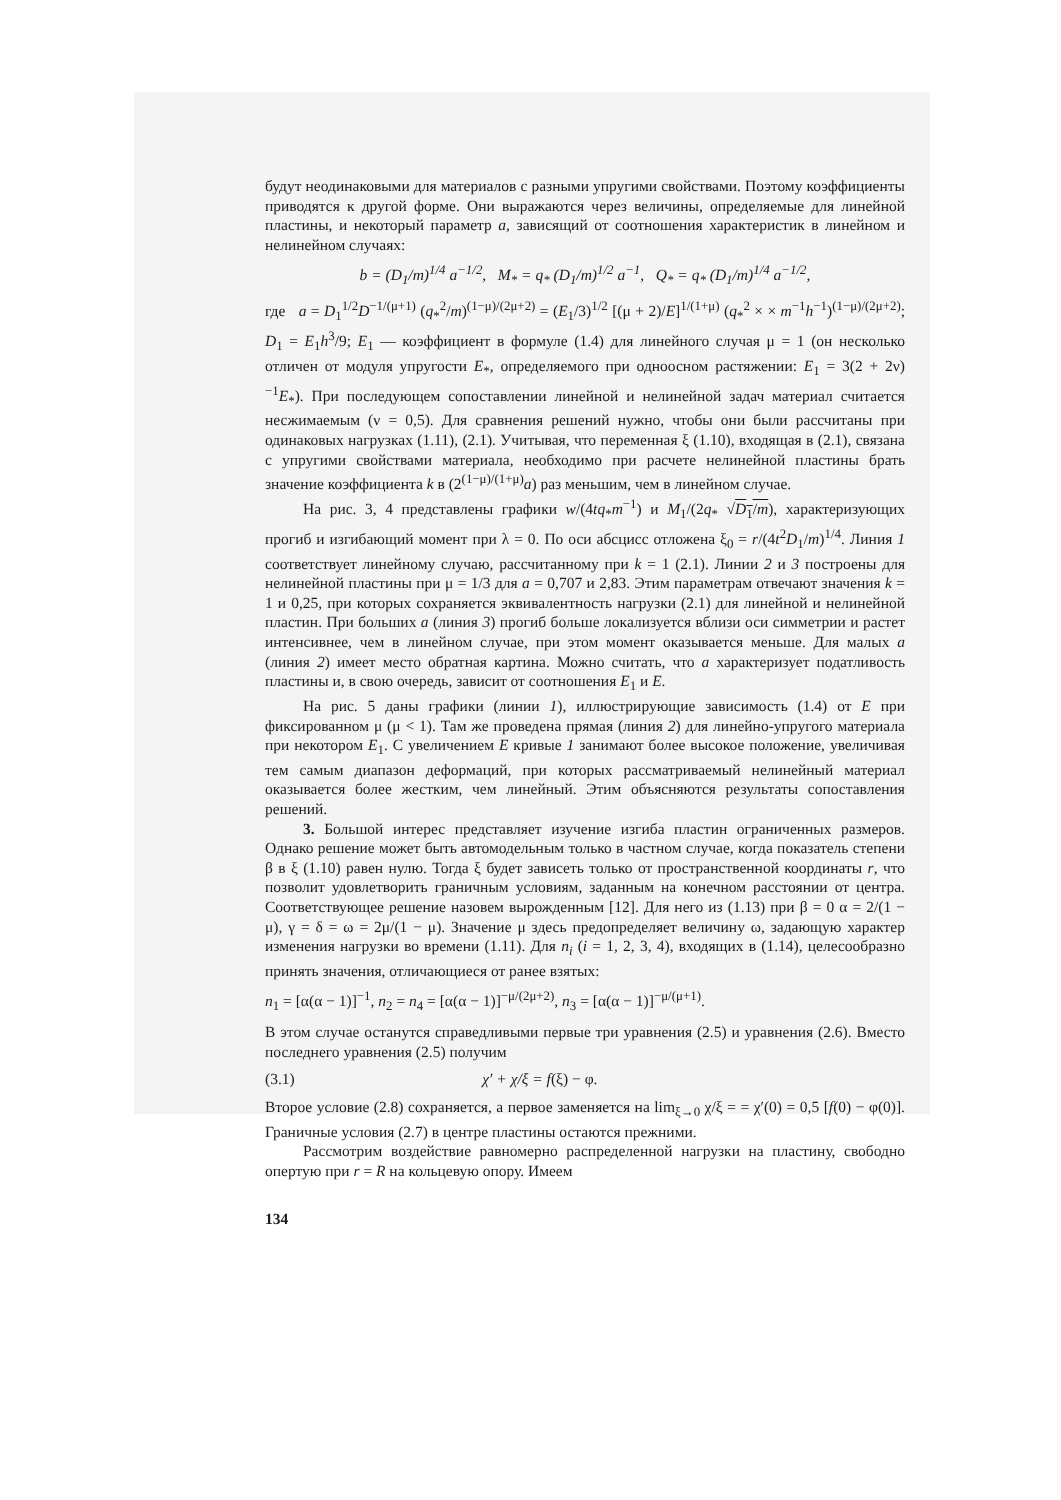будут неодинаковыми для материалов с разными упругими свойствами. Поэтому коэффициенты приводятся к другой форме. Они выражаются через величины, определяемые для линейной пластины, и некоторый параметр a, зависящий от соотношения характеристик в линейном и нелинейном случаях:
b = (D<sub>1</sub>/m)<sup>1/4</sup> a<sup>−1/2</sup>, M<sub>*</sub> = q<sub>*</sub> (D<sub>1</sub>/m)<sup>1/2</sup> a<sup>−1</sup>, Q<sub>*</sub> = q<sub>*</sub> (D<sub>1</sub>/m)<sup>1/4</sup> a<sup>−1/2</sup>,
где a = D<sub>1</sub><sup>1/2</sup>D<sup>−1/(μ+1)</sup> (q<sub>*</sub><sup>2</sup>/m)<sup>(1−μ)/(2μ+2)</sup> = (E<sub>1</sub>/3)<sup>1/2</sup> [(μ + 2)/E]<sup>1/(1+μ)</sup> (q<sub>*</sub><sup>2</sup> × × m<sup>−1</sup>h<sup>−1</sup>)<sup>(1−μ)/(2μ+2)</sup>; D<sub>1</sub> = E<sub>1</sub>h<sup>3</sup>/9; E<sub>1</sub> — коэффициент в формуле (1.4) для линейного случая μ = 1 (он несколько отличен от модуля упругости E<sub>*</sub>, определяемого при одноосном растяжении: E<sub>1</sub> = 3(2 + 2ν)<sup>−1</sup>E<sub>*</sub>). При последующем сопоставлении линейной и нелинейной задач материал считается несжимаемым (ν = 0,5). Для сравнения решений нужно, чтобы они были рассчитаны при одинаковых нагрузках (1.11), (2.1). Учитывая, что переменная ξ (1.10), входящая в (2.1), связана с упругими свойствами материала, необходимо при расчете нелинейной пластины брать значение коэффициента k в (2<sup>(1−μ)/(1+μ)</sup>a) раз меньшим, чем в линейном случае.
На рис. 3, 4 представлены графики w/(4tq<sub>*</sub>m<sup>−1</sup>) и M<sub>1</sub>/(2q<sub>*</sub> √D<sub>1</sub>/m), характеризующих прогиб и изгибающий момент при λ = 0. По оси абсцисс отложена ξ<sub>0</sub> = r/(4t<sup>2</sup>D<sub>1</sub>/m)<sup>1/4</sup>. Линия 1 соответствует линейному случаю, рассчитанному при k = 1 (2.1). Линии 2 и 3 построены для нелинейной пластины при μ = 1/3 для a = 0,707 и 2,83. Этим параметрам отвечают значения k = 1 и 0,25, при которых сохраняется эквивалентность нагрузки (2.1) для линейной и нелинейной пластин. При больших a (линия 3) прогиб больше локализуется вблизи оси симметрии и растет интенсивнее, чем в линейном случае, при этом момент оказывается меньше. Для малых a (линия 2) имеет место обратная картина. Можно считать, что a характеризует податливость пластины и, в свою очередь, зависит от соотношения E<sub>1</sub> и E.
На рис. 5 даны графики (линии 1), иллюстрирующие зависимость (1.4) от E при фиксированном μ (μ < 1). Там же проведена прямая (линия 2) для линейно-упругого материала при некотором E<sub>1</sub>. С увеличением E кривые 1 занимают более высокое положение, увеличивая тем самым диапазон деформаций, при которых рассматриваемый нелинейный материал оказывается более жестким, чем линейный. Этим объясняются результаты сопоставления решений.
3. Большой интерес представляет изучение изгиба пластин ограниченных размеров. Однако решение может быть автомодельным только в частном случае, когда показатель степени β в ξ (1.10) равен нулю. Тогда ξ будет зависеть только от пространственной координаты r, что позволит удовлетворить граничным условиям, заданным на конечном расстоянии от центра. Соответствующее решение назовем вырожденным [12]. Для него из (1.13) при β = 0 α = 2/(1 − μ), γ = δ = ω = 2μ/(1 − μ). Значение μ здесь предопределяет величину ω, задающую характер изменения нагрузки во времени (1.11). Для n<sub>i</sub> (i = 1, 2, 3, 4), входящих в (1.14), целесообразно принять значения, отличающиеся от ранее взятых:
n<sub>1</sub> = [α(α − 1)]<sup>−1</sup>, n<sub>2</sub> = n<sub>4</sub> = [α(α − 1)]<sup>−μ/(2μ+2)</sup>, n<sub>3</sub> = [α(α − 1)]<sup>−μ/(μ+1)</sup>.
В этом случае останутся справедливыми первые три уравнения (2.5) и уравнения (2.6). Вместо последнего уравнения (2.5) получим
(3.1) χ′ + χ/ξ = f(ξ) − φ.
Второе условие (2.8) сохраняется, а первое заменяется на lim<sub>ξ→0</sub> χ/ξ = = χ′(0) = 0,5 [f(0) − φ(0)]. Граничные условия (2.7) в центре пластины остаются прежними.
Рассмотрим воздействие равномерно распределенной нагрузки на пластину, свободно опертую при r = R на кольцевую опору. Имеем
134